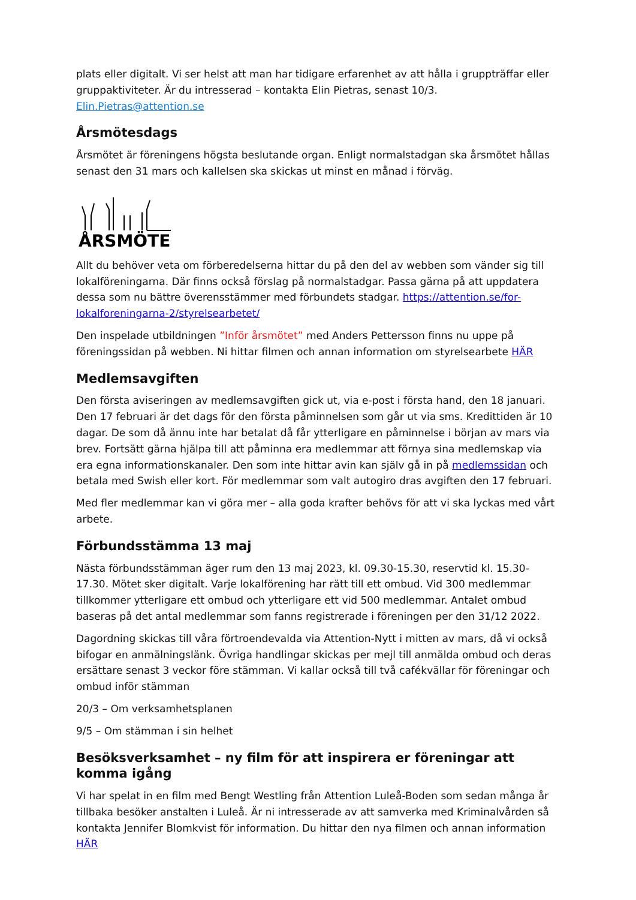plats eller digitalt. Vi ser helst att man har tidigare erfarenhet av att hålla i gruppträffar eller gruppaktiviteter. Är du intresserad – kontakta Elin Pietras, senast 10/3. Elin.Pietras@attention.se
Årsmötesdags
Årsmötet är föreningens högsta beslutande organ. Enligt normalstadgan ska årsmötet hållas senast den 31 mars och kallelsen ska skickas ut minst en månad i förväg.
ÅRSMÖTE
Allt du behöver veta om förberedelserna hittar du på den del av webben som vänder sig till lokalföreningarna. Där finns också förslag på normalstadgar. Passa gärna på att uppdatera dessa som nu bättre överensstämmer med förbundets stadgar. https://attention.se/for-lokalforeningarna-2/styrelsearbetet/
Den inspelade utbildningen ”Inför årsmötet” med Anders Pettersson finns nu uppe på föreningssidan på webben. Ni hittar filmen och annan information om styrelsearbete HÄR
Medlemsavgiften
Den första aviseringen av medlemsavgiften gick ut, via e-post i första hand, den 18 januari. Den 17 februari är det dags för den första påminnelsen som går ut via sms. Kredittiden är 10 dagar. De som då ännu inte har betalat då får ytterligare en påminnelse i början av mars via brev. Fortsätt gärna hjälpa till att påminna era medlemmar att förnya sina medlemskap via era egna informationskanaler. Den som inte hittar avin kan själv gå in på medlemssidan och betala med Swish eller kort. För medlemmar som valt autogiro dras avgiften den 17 februari.
Med fler medlemmar kan vi göra mer – alla goda krafter behövs för att vi ska lyckas med vårt arbete.
Förbundsstämma 13 maj
Nästa förbundsstämman äger rum den 13 maj 2023, kl. 09.30-15.30, reservtid kl. 15.30-17.30. Mötet sker digitalt. Varje lokalförening har rätt till ett ombud. Vid 300 medlemmar tillkommer ytterligare ett ombud och ytterligare ett vid 500 medlemmar. Antalet ombud baseras på det antal medlemmar som fanns registrerade i föreningen per den 31/12 2022.
Dagordning skickas till våra förtroendevalda via Attention-Nytt i mitten av mars, då vi också bifogar en anmälningslänk. Övriga handlingar skickas per mejl till anmälda ombud och deras ersättare senast 3 veckor före stämman. Vi kallar också till två cafékvällar för föreningar och ombud inför stämman
20/3 – Om verksamhetsplanen
9/5 – Om stämman i sin helhet
Besöksverksamhet – ny film för att inspirera er föreningar att komma igång
Vi har spelat in en film med Bengt Westling från Attention Luleå-Boden som sedan många år tillbaka besöker anstalten i Luleå. Är ni intresserade av att samverka med Kriminalvården så kontakta Jennifer Blomkvist för information. Du hittar den nya filmen och annan information HÄR